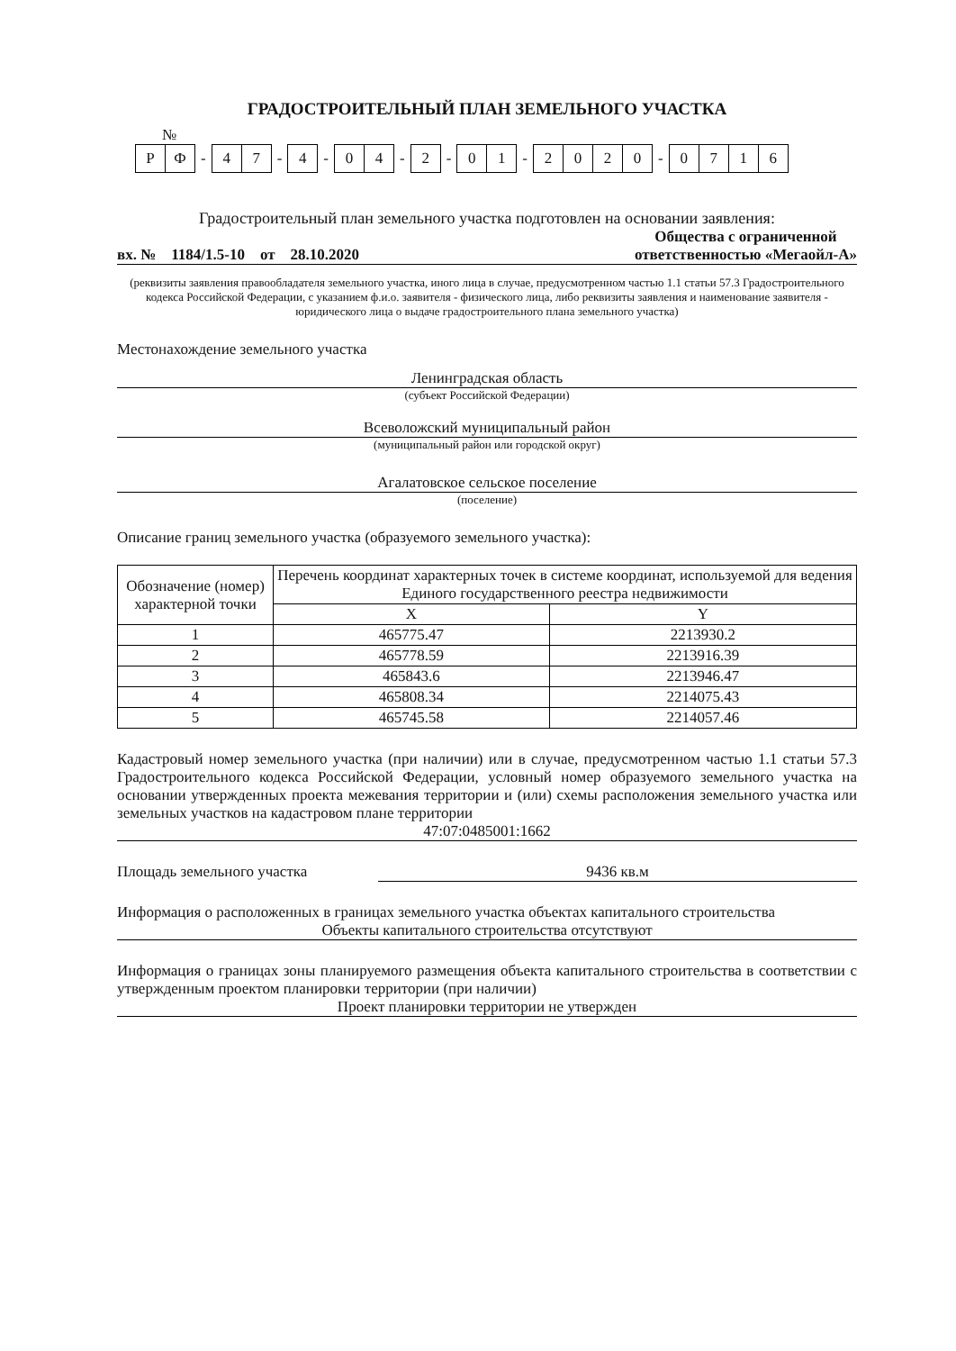ГРАДОСТРОИТЕЛЬНЫЙ ПЛАН ЗЕМЕЛЬНОГО УЧАСТКА
№
РФ
-
47
-
4
-
04
-
2
-
01
-
2020
-
0716
Градостроительный план земельного участка подготовлен на основании заявления:
вх. № 1184/1.5-10 от 28.10.2020 Общества с ограниченной
ответственностью «Мегаойл-А»
(реквизиты заявления правообладателя земельного участка, иного лица в случае, предусмотренном частью 1.1 статьи 57.3 Градостроительного кодекса Российской Федерации, с указанием ф.и.о. заявителя - физического лица, либо реквизиты заявления и наименование заявителя - юридического лица о выдаче градостроительного плана земельного участка)
Местонахождение земельного участка
Ленинградская область
(субъект Российской Федерации)
Всеволожский муниципальный район
(муниципальный район или городской округ)
Агалатовское сельское поселение
(поселение)
Описание границ земельного участка (образуемого земельного участка):
| Обозначение (номер) характерной точки | Перечень координат характерных точек в системе координат, используемой для ведения Единого государственного реестра недвижимости | |
| --- | --- | --- |
| | X | Y |
| 1 | 465775.47 | 2213930.2 |
| 2 | 465778.59 | 2213916.39 |
| 3 | 465843.6 | 2213946.47 |
| 4 | 465808.34 | 2214075.43 |
| 5 | 465745.58 | 2214057.46 |
Кадастровый номер земельного участка (при наличии) или в случае, предусмотренном частью 1.1 статьи 57.3 Градостроительного кодекса Российской Федерации, условный номер образуемого земельного участка на основании утвержденных проекта межевания территории и (или) схемы расположения земельного участка или земельных участков на кадастровом плане территории
47:07:0485001:1662
Площадь земельного участка 9436 кв.м
Информация о расположенных в границах земельного участка объектах капитального строительства
Объекты капитального строительства отсутствуют
Информация о границах зоны планируемого размещения объекта капитального строительства в соответствии с утвержденным проектом планировки территории (при наличии)
Проект планировки территории не утвержден